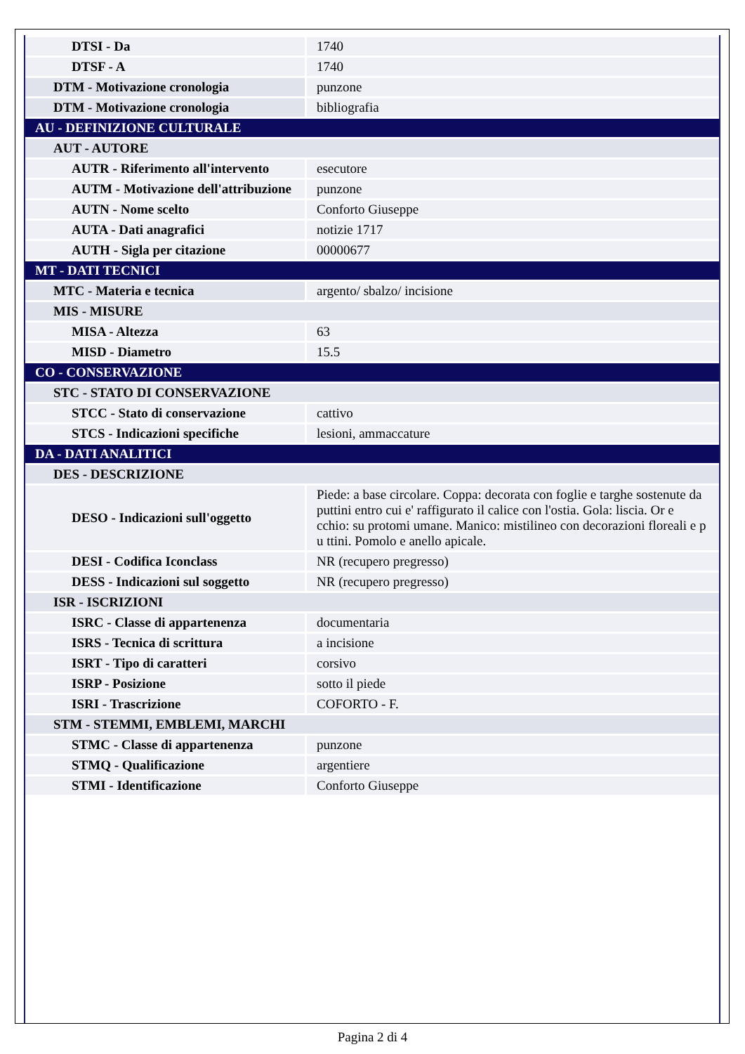| DTSI - Da | 1740 |
| DTSF - A | 1740 |
| DTM - Motivazione cronologia | punzone |
| DTM - Motivazione cronologia | bibliografia |
| AU - DEFINIZIONE CULTURALE | |
| AUT - AUTORE | |
| AUTR - Riferimento all'intervento | esecutore |
| AUTM - Motivazione dell'attribuzione | punzone |
| AUTN - Nome scelto | Conforto Giuseppe |
| AUTA - Dati anagrafici | notizie 1717 |
| AUTH - Sigla per citazione | 00000677 |
| MT - DATI TECNICI | |
| MTC - Materia e tecnica | argento/ sbalzo/ incisione |
| MIS - MISURE | |
| MISA - Altezza | 63 |
| MISD - Diametro | 15.5 |
| CO - CONSERVAZIONE | |
| STC - STATO DI CONSERVAZIONE | |
| STCC - Stato di conservazione | cattivo |
| STCS - Indicazioni specifiche | lesioni, ammaccature |
| DA - DATI ANALITICI | |
| DES - DESCRIZIONE | |
| DESO - Indicazioni sull'oggetto | Piede: a base circolare. Coppa: decorata con foglie e targhe sostenute da puttini entro cui e' raffigurato il calice con l'ostia. Gola: liscia. Or e cchio: su protomi umane. Manico: mistilineo con decorazioni floreali e p u ttini. Pomolo e anello apicale. |
| DESI - Codifica Iconclass | NR (recupero pregresso) |
| DESS - Indicazioni sul soggetto | NR (recupero pregresso) |
| ISR - ISCRIZIONI | |
| ISRC - Classe di appartenenza | documentaria |
| ISRS - Tecnica di scrittura | a incisione |
| ISRT - Tipo di caratteri | corsivo |
| ISRP - Posizione | sotto il piede |
| ISRI - Trascrizione | COFORTO - F. |
| STM - STEMMI, EMBLEMI, MARCHI | |
| STMC - Classe di appartenenza | punzone |
| STMQ - Qualificazione | argentiere |
| STMI - Identificazione | Conforto Giuseppe |
Pagina 2 di 4